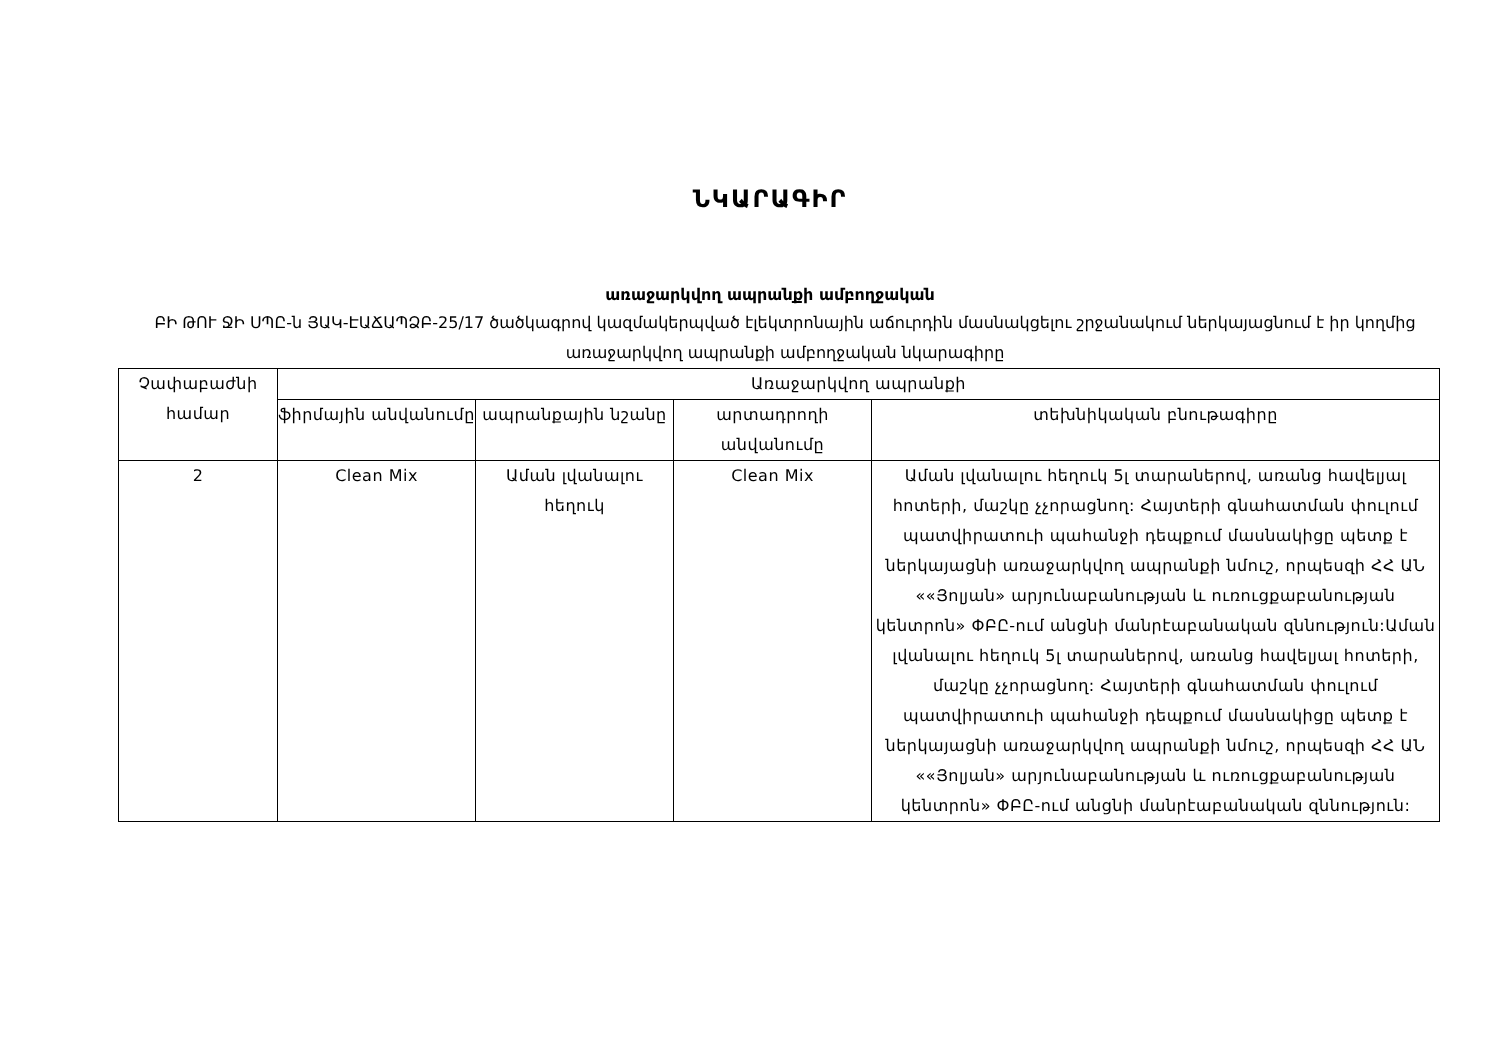ՆԿԱՐԱԳԻՐ
առաջարկվող ապրանքի ամբողջական
ԲԻ ԹՈՒ ՋԻ ՍՊԸ-ն ՅԱԿ-ԷԱՃԱՊՁԲ-25/17 ծածկագրով կազմակերպված էլեկտրոնային աճուրդին մասնակցելու շրջանակում ներկայացնում է իր կողմից առաջարկվող ապրանքի ամբողջական նկարագիրը
| Չափաբաժնի համար | Առաջարկվող ապրանքի | | | |
| --- | --- | --- | --- | --- |
| | ֆիրմային անվանումը | ապրանքային նշանը | արտադրողի անվանումը | տեխնիկական բնութագիրը |
| 2 | Clean Mix | Աման լվանալու հեղուկ | Clean Mix | Աման լվանալու հեղուկ 5լ տարաներով, առանց հավելյալ հոտերի, մաշկը չչորացնող: Հայտերի գնահատման փուլում պատվիրատուի պահանջի դեպքում մասնակիցը պետք է ներկայացնի առաջարկվող ապրանքի նմուշ, որպեսզի ՀՀ ԱՆ ««Յոլյան» արյունաբանության և ուռուցքաբանության կենտրոն» ՓԲԸ-ում անցնի մանրէաբանական զննություն:Աման լվանալու հեղուկ 5լ տարաներով, առանց հավելյալ հոտերի, մաշկը չչորացնող: Հայտերի գնահատման փուլում պատվիրատուի պահանջի դեպքում մասնակիցը պետք է ներկայացնի առաջարկվող ապրանքի նմուշ, որպեսզի ՀՀ ԱՆ ««Յոլյան» արյունաբանության և ուռուցքաբանության կենտրոն» ՓԲԸ-ում անցնի մանրէաբանական զննություն: |